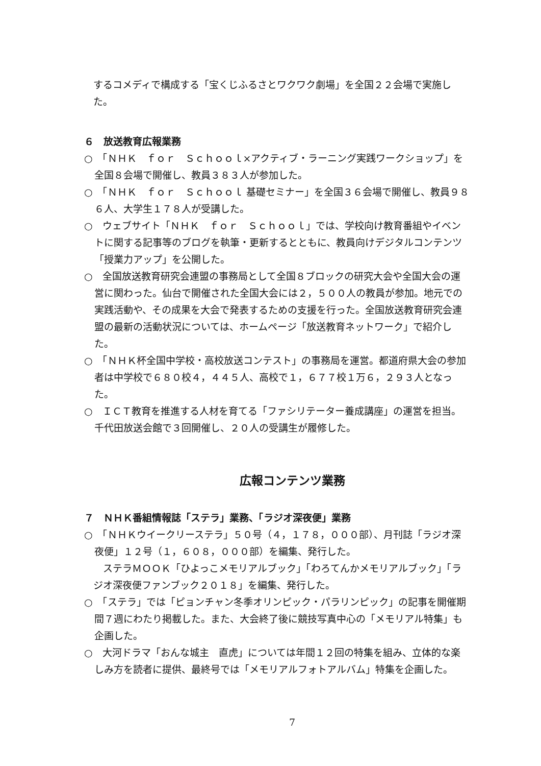するコメディで構成する「宝くじふるさとワクワク劇場」を全国２２会場で実施した。
６　放送教育広報業務
○　「ＮＨＫ　ｆｏｒ　Ｓｃｈｏｏｌ×アクティブ・ラーニング実践ワークショップ」を全国８会場で開催し、教員３８３人が参加した。
○　「ＮＨＫ　ｆｏｒ　Ｓｃｈｏｏｌ 基礎セミナー」を全国３６会場で開催し、教員９８６人、大学生１７８人が受講した。
○　ウェブサイト「ＮＨＫ　ｆｏｒ　Ｓｃｈｏｏｌ」では、学校向け教育番組やイベントに関する記事等のブログを執筆・更新するとともに、教員向けデジタルコンテンツ「授業力アップ」を公開した。
○　全国放送教育研究会連盟の事務局として全国８ブロックの研究大会や全国大会の運営に関わった。仙台で開催された全国大会には２，５００人の教員が参加。地元での実践活動や、その成果を大会で発表するための支援を行った。全国放送教育研究会連盟の最新の活動状況については、ホームページ「放送教育ネットワーク」で紹介した。
○　「ＮＨＫ杯全国中学校・高校放送コンテスト」の事務局を運営。都道府県大会の参加者は中学校で６８０校４，４４５人、高校で１，６７７校１万６，２９３人となった。
○　ＩＣＴ教育を推進する人材を育てる「ファシリテーター養成講座」の運営を担当。千代田放送会館で３回開催し、２０人の受講生が履修した。
広報コンテンツ業務
７　ＮＨＫ番組情報誌「ステラ」業務、「ラジオ深夜便」業務
○　「ＮＨＫウイークリーステラ」５０号（４，１７８，０００部）、月刊誌「ラジオ深夜便」１２号（１，６０８，０００部）を編集、発行した。
　ステラＭＯＯＫ「ひよっこメモリアルブック」「わろてんかメモリアルブック」「ラジオ深夜便ファンブック２０１８」を編集、発行した。
○　「ステラ」では「ピョンチャン冬季オリンピック・パラリンピック」の記事を開催期間７週にわたり掲載した。また、大会終了後に競技写真中心の「メモリアル特集」も企画した。
○　大河ドラマ「おんな城主　直虎」については年間１２回の特集を組み、立体的な楽しみ方を読者に提供、最終号では「メモリアルフォトアルバム」特集を企画した。
7